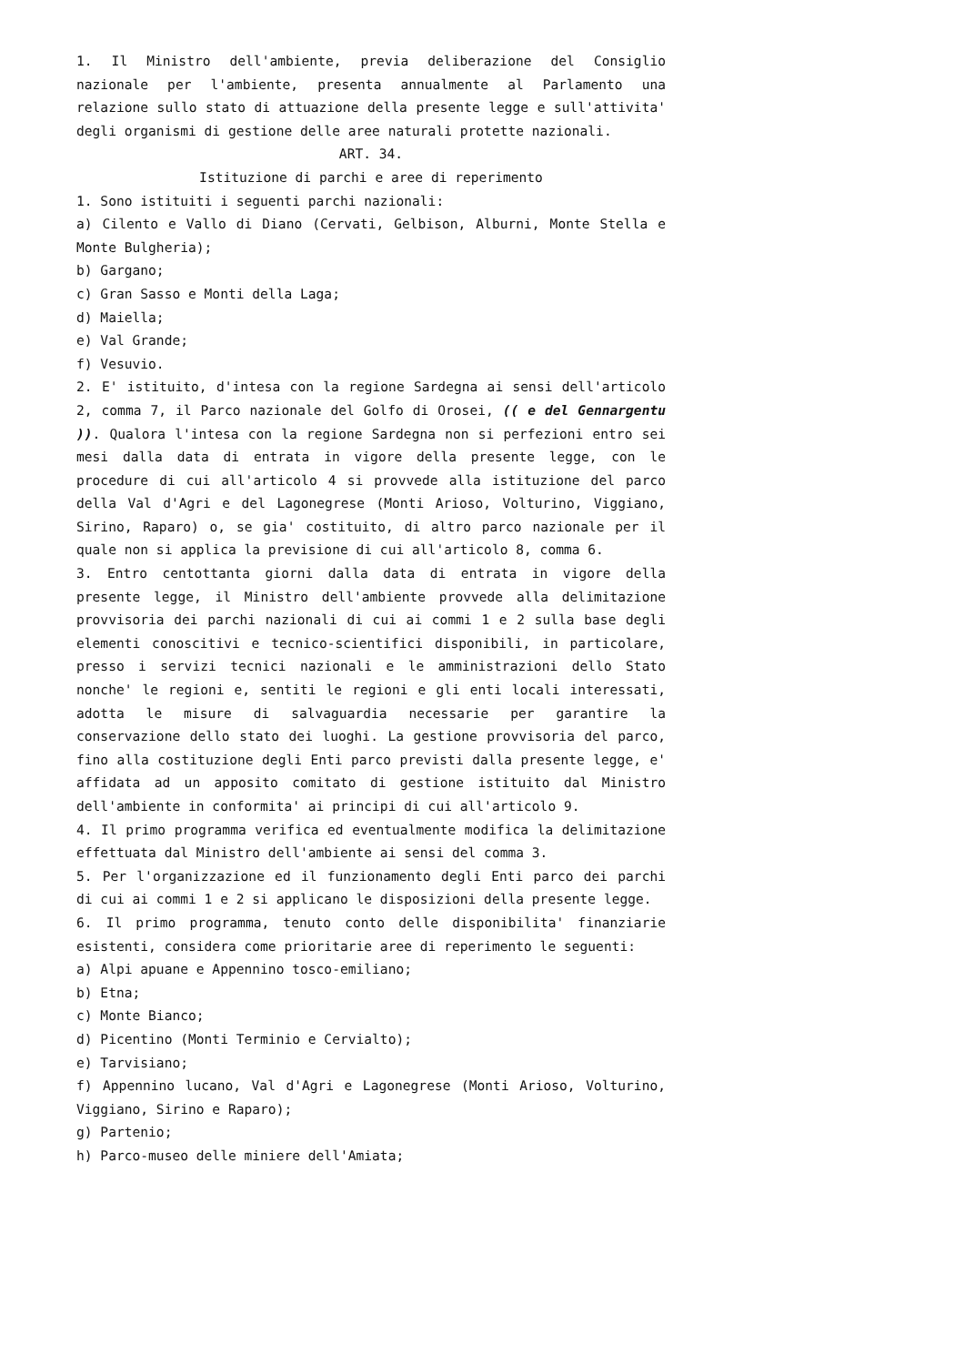1. Il Ministro dell'ambiente, previa deliberazione del Consiglio nazionale per l'ambiente, presenta annualmente al Parlamento una relazione sullo stato di attuazione della presente legge e sull'attivita' degli organismi di gestione delle aree naturali protette nazionali.
ART. 34.
Istituzione di parchi e aree di reperimento
1. Sono istituiti i seguenti parchi nazionali:
a) Cilento e Vallo di Diano (Cervati, Gelbison, Alburni, Monte Stella e Monte Bulgheria);
b) Gargano;
c) Gran Sasso e Monti della Laga;
d) Maiella;
e) Val Grande;
f) Vesuvio.
2. E' istituito, d'intesa con la regione Sardegna ai sensi dell'articolo 2, comma 7, il Parco nazionale del Golfo di Orosei, (( e del Gennargentu )). Qualora l'intesa con la regione Sardegna non si perfezioni entro sei mesi dalla data di entrata in vigore della presente legge, con le procedure di cui all'articolo 4 si provvede alla istituzione del parco della Val d'Agri e del Lagonegrese (Monti Arioso, Volturino, Viggiano, Sirino, Raparo) o, se gia' costituito, di altro parco nazionale per il quale non si applica la previsione di cui all'articolo 8, comma 6.
3. Entro centottanta giorni dalla data di entrata in vigore della presente legge, il Ministro dell'ambiente provvede alla delimitazione provvisoria dei parchi nazionali di cui ai commi 1 e 2 sulla base degli elementi conoscitivi e tecnico-scientifici disponibili, in particolare, presso i servizi tecnici nazionali e le amministrazioni dello Stato nonche' le regioni e, sentiti le regioni e gli enti locali interessati, adotta le misure di salvaguardia necessarie per garantire la conservazione dello stato dei luoghi. La gestione provvisoria del parco, fino alla costituzione degli Enti parco previsti dalla presente legge, e' affidata ad un apposito comitato di gestione istituito dal Ministro dell'ambiente in conformita' ai principi di cui all'articolo 9.
4. Il primo programma verifica ed eventualmente modifica la delimitazione effettuata dal Ministro dell'ambiente ai sensi del comma 3.
5. Per l'organizzazione ed il funzionamento degli Enti parco dei parchi di cui ai commi 1 e 2 si applicano le disposizioni della presente legge.
6. Il primo programma, tenuto conto delle disponibilita' finanziarie esistenti, considera come prioritarie aree di reperimento le seguenti:
a) Alpi apuane e Appennino tosco-emiliano;
b) Etna;
c) Monte Bianco;
d) Picentino (Monti Terminio e Cervialto);
e) Tarvisiano;
f) Appennino lucano, Val d'Agri e Lagonegrese (Monti Arioso, Volturino, Viggiano, Sirino e Raparo);
g) Partenio;
h) Parco-museo delle miniere dell'Amiata;